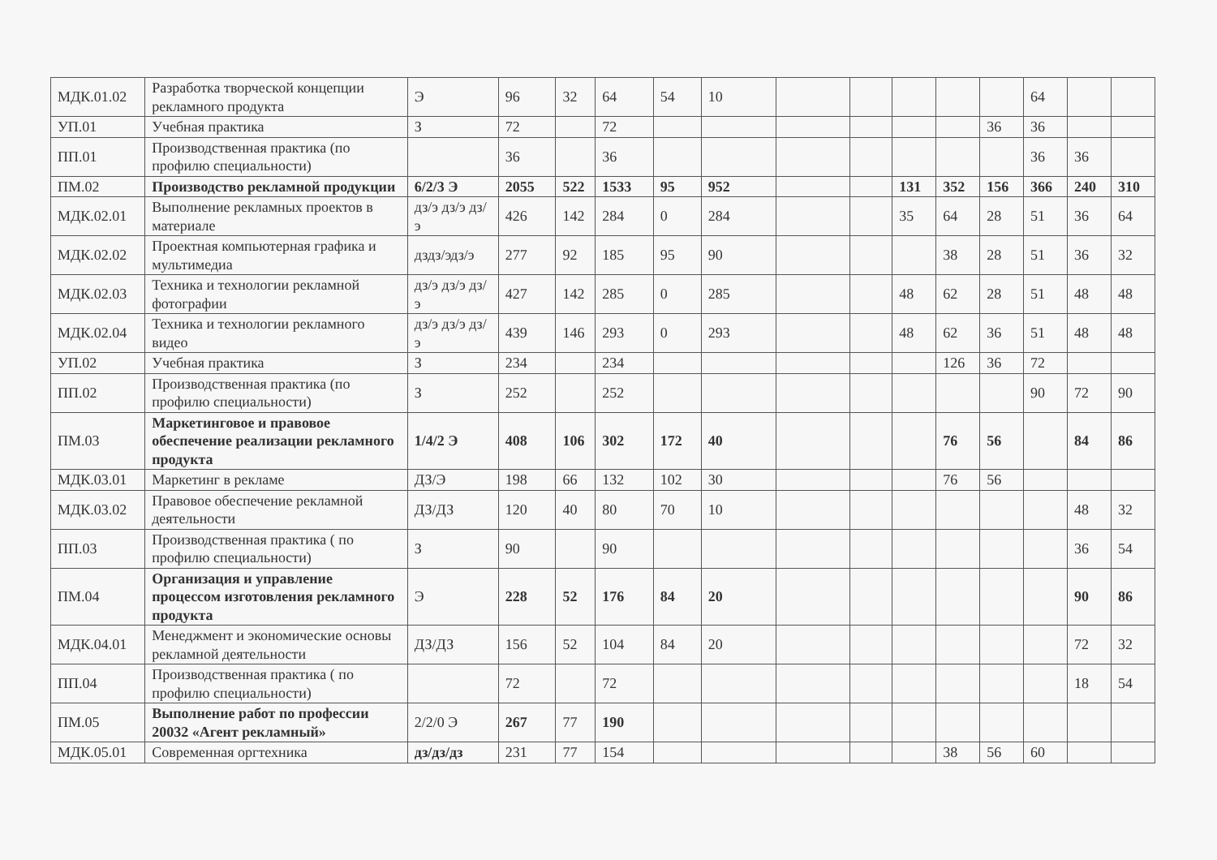| МДК.01.02 | Разработка творческой концепции рекламного продукта | Э | 96 | 32 | 64 | 54 | 10 | | | | | | 64 | | |
| УП.01 | Учебная практика | З | 72 | | 72 | | | | | | | 36 | 36 | | |
| ПП.01 | Производственная практика (по профилю специальности) | | 36 | | 36 | | | | | | | | 36 | 36 | |
| ПМ.02 | Производство рекламной продукции | 6/2/3 Э | 2055 | 522 | 1533 | 95 | 952 | | | 131 | 352 | 156 | 366 | 240 | 310 |
| МДК.02.01 | Выполнение рекламных проектов в материале | дз/э дз/э дз/э | 426 | 142 | 284 | 0 | 284 | | | 35 | 64 | 28 | 51 | 36 | 64 |
| МДК.02.02 | Проектная компьютерная графика и мультимедиа | дздз/эдз/э | 277 | 92 | 185 | 95 | 90 | | | | 38 | 28 | 51 | 36 | 32 |
| МДК.02.03 | Техника и технологии рекламной фотографии | дз/э дз/э дз/э | 427 | 142 | 285 | 0 | 285 | | | 48 | 62 | 28 | 51 | 48 | 48 |
| МДК.02.04 | Техника и технологии рекламного видео | дз/э дз/э дз/э | 439 | 146 | 293 | 0 | 293 | | | 48 | 62 | 36 | 51 | 48 | 48 |
| УП.02 | Учебная практика | З | 234 | | 234 | | | | | | 126 | 36 | 72 | | |
| ПП.02 | Производственная практика (по профилю специальности) | З | 252 | | 252 | | | | | | | | 90 | 72 | 90 |
| ПМ.03 | Маркетинговое и правовое обеспечение реализации рекламного продукта | 1/4/2 Э | 408 | 106 | 302 | 172 | 40 | | | | 76 | 56 | | 84 | 86 |
| МДК.03.01 | Маркетинг в рекламе | ДЗ/Э | 198 | 66 | 132 | 102 | 30 | | | | 76 | 56 | | | |
| МДК.03.02 | Правовое обеспечение рекламной деятельности | ДЗ/ДЗ | 120 | 40 | 80 | 70 | 10 | | | | | | | 48 | 32 |
| ПП.03 | Производственная практика ( по профилю специальности) | З | 90 | | 90 | | | | | | | | | 36 | 54 |
| ПМ.04 | Организация и управление процессом изготовления рекламного продукта | Э | 228 | 52 | 176 | 84 | 20 | | | | | | | 90 | 86 |
| МДК.04.01 | Менеджмент и экономические основы рекламной деятельности | ДЗ/ДЗ | 156 | 52 | 104 | 84 | 20 | | | | | | | 72 | 32 |
| ПП.04 | Производственная практика ( по профилю специальности) | | 72 | | 72 | | | | | | | | | 18 | 54 |
| ПМ.05 | Выполнение работ по профессии 20032 «Агент рекламный» | 2/2/0 Э | 267 | 77 | 190 | | | | | | | | | | |
| МДК.05.01 | Современная оргтехника | дз/дз/дз | 231 | 77 | 154 | | | | | | 38 | 56 | 60 | | |